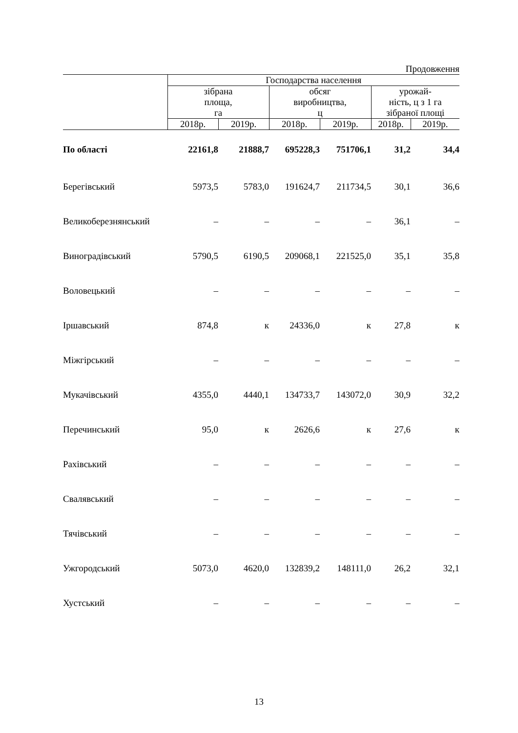Продовження
| | Господарства населення | | | | | |
| --- | --- | --- | --- | --- | --- | --- |
| | зібрана площа, га | | обсяг виробництва, ц | | урожай- ність, ц з 1 га зібраної площі | |
| | 2018р. | 2019р. | 2018р. | 2019р. | 2018р. | 2019р. |
| По області | 22161,8 | 21888,7 | 695228,3 | 751706,1 | 31,2 | 34,4 |
| Берегівський | 5973,5 | 5783,0 | 191624,7 | 211734,5 | 30,1 | 36,6 |
| Великоберезнянський | – | – | – | – | 36,1 | – |
| Виноградівський | 5790,5 | 6190,5 | 209068,1 | 221525,0 | 35,1 | 35,8 |
| Воловецький | – | – | – | – | – | – |
| Іршавський | 874,8 | к | 24336,0 | к | 27,8 | к |
| Міжгірський | – | – | – | – | – | – |
| Мукачівський | 4355,0 | 4440,1 | 134733,7 | 143072,0 | 30,9 | 32,2 |
| Перечинський | 95,0 | к | 2626,6 | к | 27,6 | к |
| Рахівський | – | – | – | – | – | – |
| Свалявський | – | – | – | – | – | – |
| Тячівський | – | – | – | – | – | – |
| Ужгородський | 5073,0 | 4620,0 | 132839,2 | 148111,0 | 26,2 | 32,1 |
| Хустський | – | – | – | – | – | – |
13